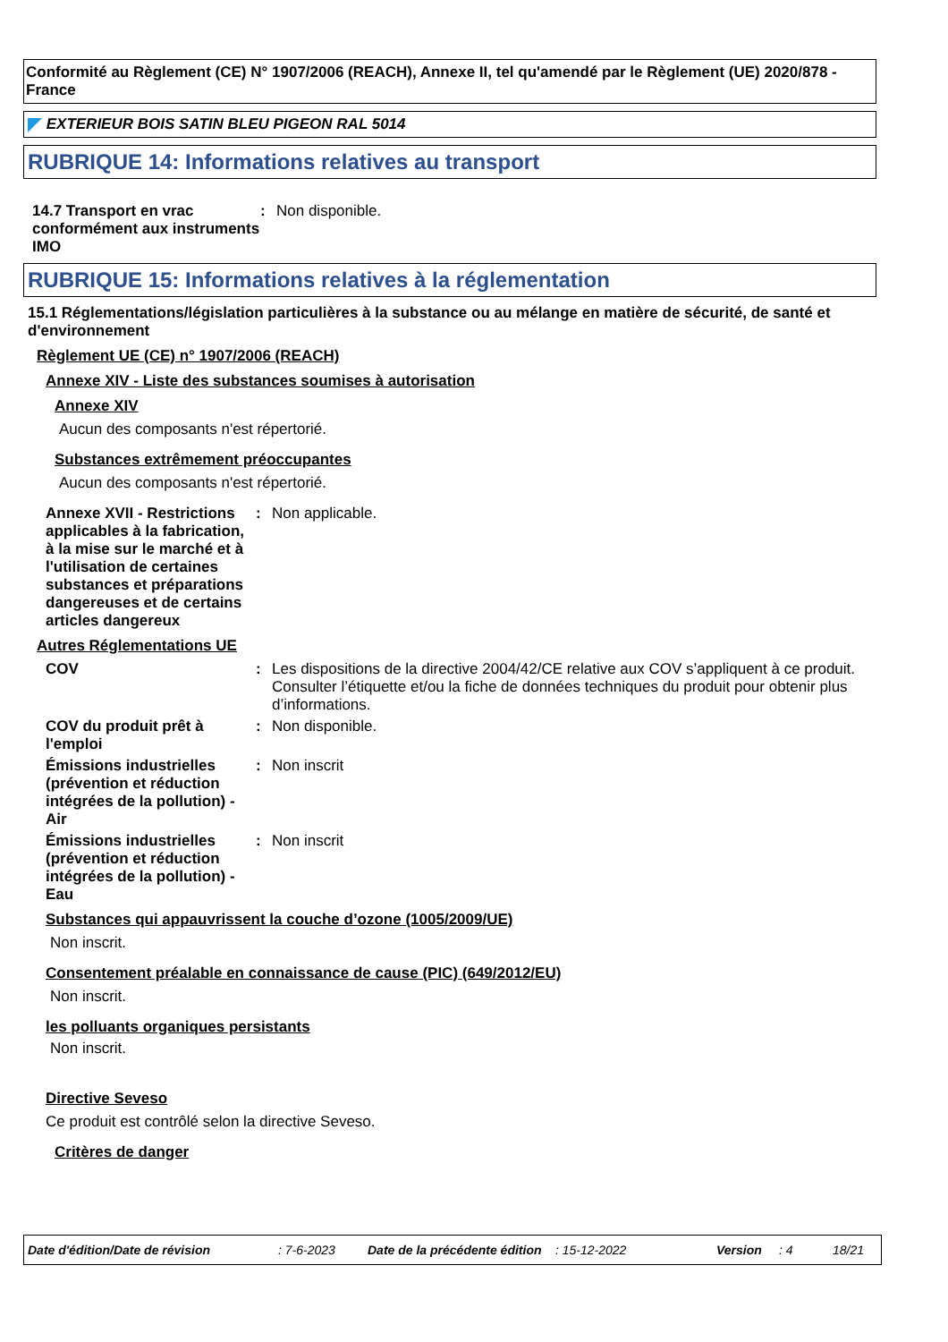Conformité au Règlement (CE) N° 1907/2006 (REACH), Annexe II, tel qu'amendé par le Règlement (UE) 2020/878 - France
EXTERIEUR BOIS SATIN BLEU PIGEON RAL 5014
RUBRIQUE 14: Informations relatives au transport
14.7 Transport en vrac conformément aux instruments IMO
: Non disponible.
RUBRIQUE 15: Informations relatives à la réglementation
15.1 Réglementations/législation particulières à la substance ou au mélange en matière de sécurité, de santé et d'environnement
Règlement UE (CE) n° 1907/2006 (REACH)
Annexe XIV - Liste des substances soumises à autorisation
Annexe XIV
Aucun des composants n'est répertorié.
Substances extrêmement préoccupantes
Aucun des composants n'est répertorié.
Annexe XVII - Restrictions applicables à la fabrication, à la mise sur le marché et à l'utilisation de certaines substances et préparations dangereuses et de certains articles dangereux
: Non applicable.
Autres Réglementations UE
COV : Les dispositions de la directive 2004/42/CE relative aux COV s’appliquent à ce produit. Consulter l’étiquette et/ou la fiche de données techniques du produit pour obtenir plus d’informations.
COV du produit prêt à l'emploi
: Non disponible.
Émissions industrielles (prévention et réduction intégrées de la pollution) - Air
: Non inscrit
Émissions industrielles (prévention et réduction intégrées de la pollution) - Eau
: Non inscrit
Substances qui appauvrissent la couche d’ozone (1005/2009/UE)
Non inscrit.
Consentement préalable en connaissance de cause (PIC) (649/2012/EU)
Non inscrit.
les polluants organiques persistants
Non inscrit.
Directive Seveso
Ce produit est contrôlé selon la directive Seveso.
Critères de danger
Date d'édition/Date de révision: 7-6-2023 Date de la précédente édition: 15-12-2022 Version: 4 18/21